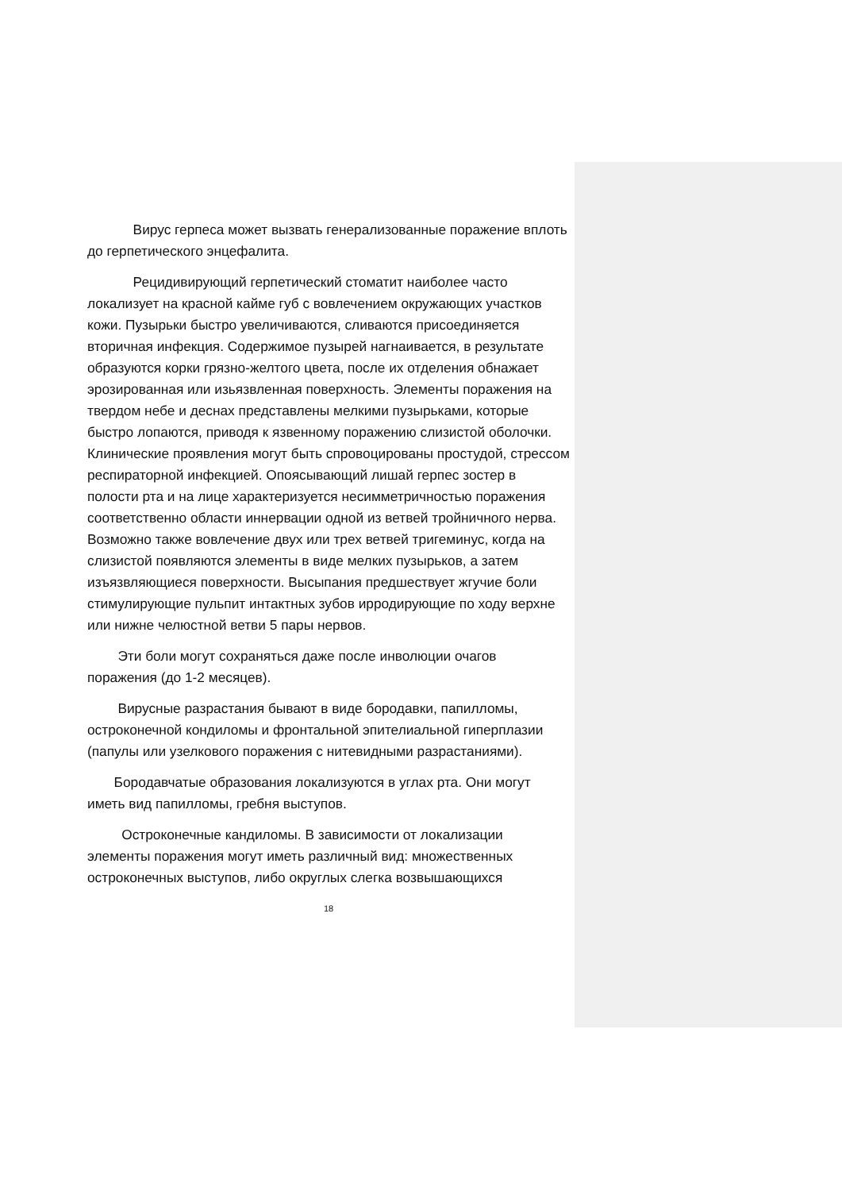Вирус герпеса может вызвать генерализованные поражение вплоть до герпетического энцефалита.
Рецидивирующий герпетический стоматит наиболее часто локализует на красной кайме губ с вовлечением окружающих участков кожи. Пузырьки быстро увеличиваются, сливаются присоединяется вторичная инфекция. Содержимое пузырей нагнаивается, в результате образуются корки грязно-желтого цвета, после их отделения обнажает эрозированная или изьязвленная поверхность. Элементы поражения на твердом небе и деснах представлены мелкими пузырьками, которые быстро лопаются, приводя к язвенному поражению слизистой оболочки. Клинические проявления могут быть спровоцированы простудой, стрессом респираторной инфекцией. Опоясывающий лишай герпес зостер в полости рта и на лице характеризуется несимметричностью поражения соответственно области иннервации одной из ветвей тройничного нерва. Возможно также вовлечение двух или трех ветвей тригеминус, когда на слизистой появляются элементы в виде мелких пузырьков, а затем изъязвляющиеся поверхности. Высыпания предшествует жгучие боли стимулирующие пульпит интактных зубов ирродирующие по ходу верхне или нижне челюстной ветви 5 пары нервов.
Эти боли могут сохраняться даже после инволюции очагов поражения (до 1-2 месяцев).
Вирусные разрастания бывают в виде бородавки, папилломы, остроконечной кондиломы и фронтальной эпителиальной гиперплазии (папулы или узелкового поражения с нитевидными разрастаниями).
Бородавчатые образования локализуются в углах рта. Они могут иметь вид папилломы, гребня выступов.
Остроконечные кандиломы. В зависимости от локализации элементы поражения могут иметь различный вид: множественных остроконечных выступов, либо округлых слегка возвышающихся
18